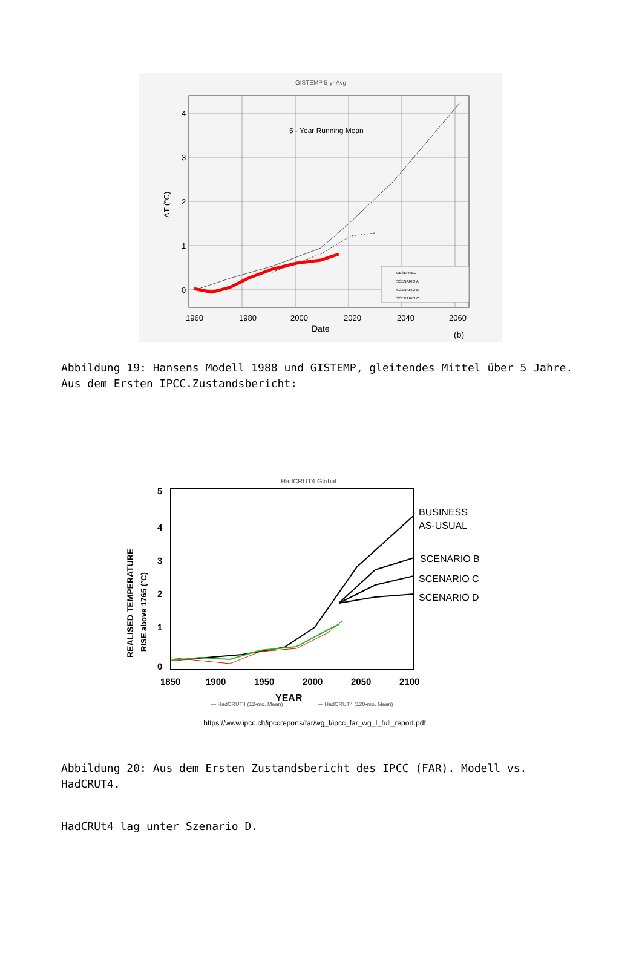GISTEMP 5-yr Avg
5 - Year Running Mean
4
3
2
1
0
ΔT (°C)
1960
1980
2000
2020
2040
2060
Date
(b)
OBSERVED
SCENARIO A
SCENARIO B
SCENARIO C
Abbildung 19: Hansens Modell 1988 und GISTEMP, gleitendes Mittel über 5 Jahre. Aus dem Ersten IPCC.Zustandsbericht:
HadCRUT4 Global
5
4
3
2
1
0
REALISED TEMPERATURE
RISE above 1765 (°C)
1850
1900
1950
2000
2050
2100
YEAR
— HadCRUT4 (12-mo. Mean)
— HadCRUT4 (120-mo. Mean)
BUSINESS
AS-USUAL
SCENARIO B
SCENARIO C
SCENARIO D
https://www.ipcc.ch/ipccreports/far/wg_I/ipcc_far_wg_I_full_report.pdf
Abbildung 20: Aus dem Ersten Zustandsbericht des IPCC (FAR). Modell vs. HadCRUT4.
HadCRUt4 lag unter Szenario D.